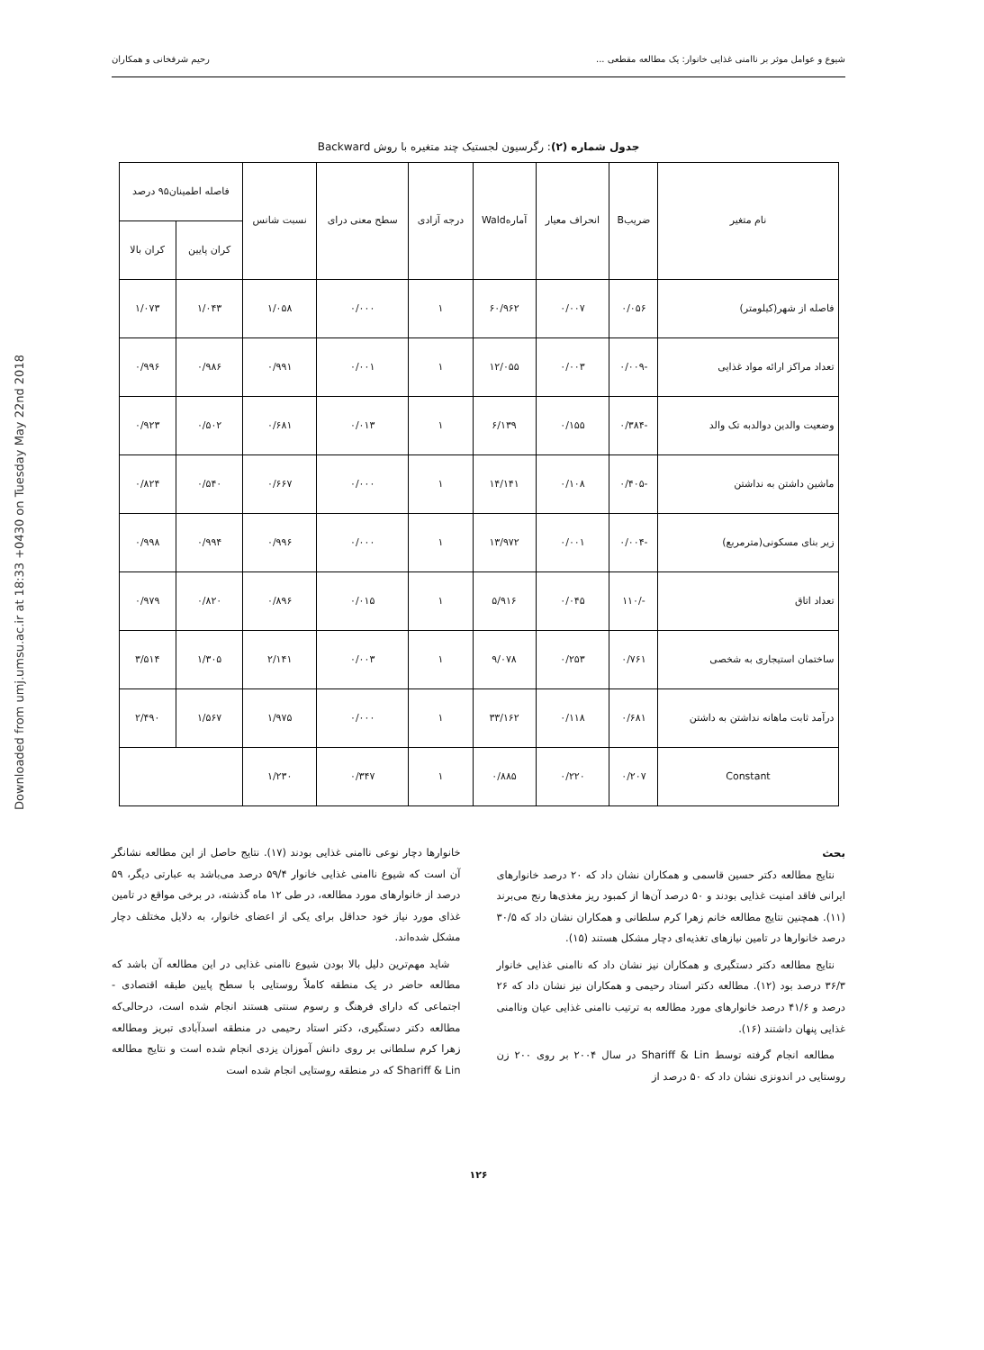Downloaded from umj.umsu.ac.ir at 18:33 +0430 on Tuesday May 22nd 2018
شیوع و عوامل موثر بر ناامنی غذایی خانوار: یک مطالعه مقطعی ... رحیم شرفخانی و همکاران
جدول شماره (۲): رگرسیون لجستیک چند متغیره با روش Backward
| نام متغیر | ضریبB | انحراف معیار | آمارهWald | درجه آزادی | سطح معنی درای | نسبت شانس | فاصله اطمینان۹۵ درصد | |
| --- | --- | --- | --- | --- | --- | --- | --- | --- |
| | | | | | | | کران پایین | کران بالا |
| فاصله از شهر(کیلومتر) | ۰/۰۵۶ | ۰/۰۰۷ | ۶۰/۹۶۲ | ۱ | ۰/۰۰۰ | ۱/۰۵۸ | ۱/۰۴۳ | ۱/۰۷۳ |
| تعداد مراکز ارائه مواد غذایی | -۰/۰۰۹ | ۰/۰۰۳ | ۱۲/۰۵۵ | ۱ | ۰/۰۰۱ | ۰/۹۹۱ | ۰/۹۸۶ | ۰/۹۹۶ |
| وضعیت والدین دوالدبه تک والد | -۰/۳۸۴ | ۰/۱۵۵ | ۶/۱۳۹ | ۱ | ۰/۰۱۳ | ۰/۶۸۱ | ۰/۵۰۲ | ۰/۹۲۳ |
| ماشین داشتن به نداشتن | -۰/۴۰۵ | ۰/۱۰۸ | ۱۴/۱۴۱ | ۱ | ۰/۰۰۰ | ۰/۶۶۷ | ۰/۵۴۰ | ۰/۸۲۴ |
| زیر بنای مسکونی(مترمربع) | -۰/۰۰۴ | ۰/۰۰۱ | ۱۳/۹۷۲ | ۱ | ۰/۰۰۰ | ۰/۹۹۶ | ۰/۹۹۴ | ۰/۹۹۸ |
| تعداد اتاق | -/۱۱۰ | ۰/۰۴۵ | ۵/۹۱۶ | ۱ | ۰/۰۱۵ | ۰/۸۹۶ | ۰/۸۲۰ | ۰/۹۷۹ |
| ساختمان استیجاری به شخصی | ۰/۷۶۱ | ۰/۲۵۳ | ۹/۰۷۸ | ۱ | ۰/۰۰۳ | ۲/۱۴۱ | ۱/۳۰۵ | ۳/۵۱۴ |
| درآمد ثابت ماهانه نداشتن به داشتن | ۰/۶۸۱ | ۰/۱۱۸ | ۳۳/۱۶۲ | ۱ | ۰/۰۰۰ | ۱/۹۷۵ | ۱/۵۶۷ | ۲/۴۹۰ |
| Constant | ۰/۲۰۷ | ۰/۲۲۰ | ۰/۸۸۵ | ۱ | ۰/۳۴۷ | ۱/۲۳۰ | | |
بحث
نتایج مطالعه دکتر حسین قاسمی و همکاران نشان داد که ۲۰ درصد خانوارهای ایرانی فاقد امنیت غذایی بودند و ۵۰ درصد آن‌ها از کمبود ریز مغذی‌ها رنج می‌برند (۱۱). همچنین نتایج مطالعه خانم زهرا کرم سلطانی و همکاران نشان داد که ۳۰/۵ درصد خانوارها در تامین نیازهای تغذیه‌ای دچار مشکل هستند (۱۵).
نتایج مطالعه دکتر دستگیری و همکاران نیز نشان داد که ناامنی غذایی خانوار ۳۶/۳ درصد بود (۱۲). مطالعه دکتر استاد رحیمی و همکاران نیز نشان داد که ۲۶ درصد و ۴۱/۶ درصد خانوارهای مورد مطالعه به ترتیب ناامنی غذایی عیان وناامنی غذایی پنهان داشتند (۱۶).
مطالعه انجام گرفته توسط Shariff & Lin در سال ۲۰۰۴ بر روی ۲۰۰ زن روستایی در اندونزی نشان داد که ۵۰ درصد از
خانوارها دچار نوعی ناامنی غذایی بودند (۱۷). نتایج حاصل از این مطالعه نشانگر آن است که شیوع ناامنی غذایی خانوار ۵۹/۴ درصد می‌باشد به عبارتی دیگر، ۵۹ درصد از خانوارهای مورد مطالعه، در طی ۱۲ ماه گذشته، در برخی مواقع در تامین غذای مورد نیاز خود حداقل برای یکی از اعضای خانوار، به دلایل مختلف دچار مشکل شده‌اند.
شاید مهم‌ترین دلیل بالا بودن شیوع ناامنی غذایی در این مطالعه آن باشد که مطالعه حاضر در یک منطقه کاملاً روستایی با سطح پایین طبقه اقتصادی - اجتماعی که دارای فرهنگ و رسوم سنتی هستند انجام شده است، درحالی‌که مطالعه دکتر دستگیری، دکتر استاد رحیمی در منطقه اسدآبادی تبریز ومطالعه زهرا کرم سلطانی بر روی دانش آموزان یزدی انجام شده است و نتایج مطالعه Shariff & Lin که در منطقه روستایی انجام شده است
۱۲۶